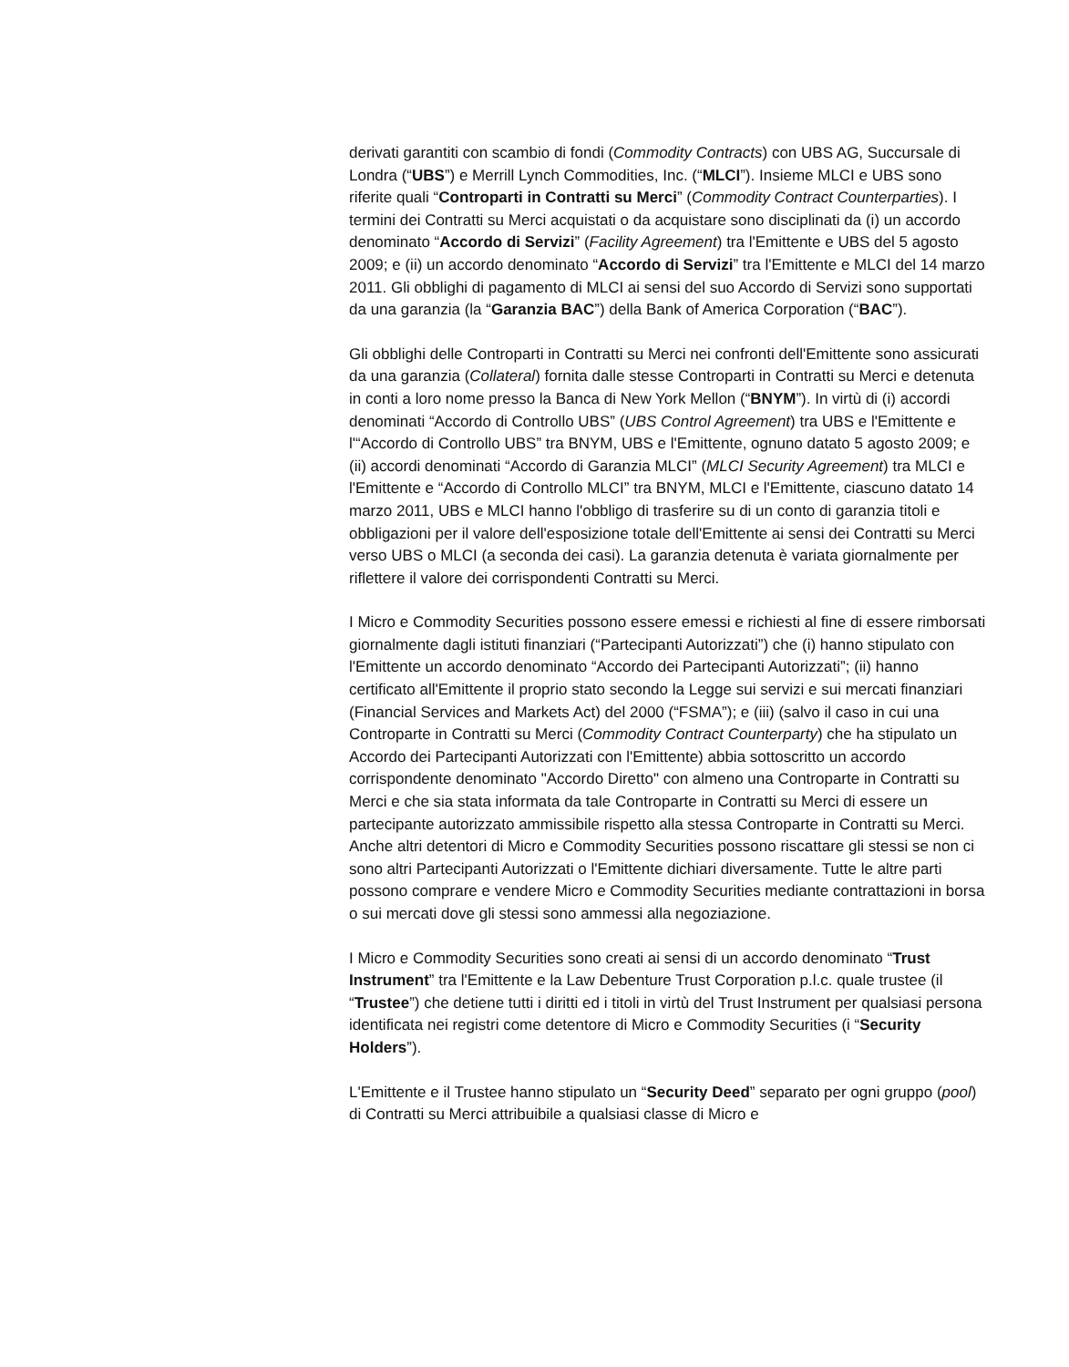derivati garantiti con scambio di fondi (Commodity Contracts) con UBS AG, Succursale di Londra (“UBS”) e Merrill Lynch Commodities, Inc. (“MLCI”). Insieme MLCI e UBS sono riferite quali “Controparti in Contratti su Merci” (Commodity Contract Counterparties). I termini dei Contratti su Merci acquistati o da acquistare sono disciplinati da (i) un accordo denominato “Accordo di Servizi” (Facility Agreement) tra l'Emittente e UBS del 5 agosto 2009; e (ii) un accordo denominato “Accordo di Servizi” tra l'Emittente e MLCI del 14 marzo 2011. Gli obblighi di pagamento di MLCI ai sensi del suo Accordo di Servizi sono supportati da una garanzia (la “Garanzia BAC”) della Bank of America Corporation (“BAC”).
Gli obblighi delle Controparti in Contratti su Merci nei confronti dell'Emittente sono assicurati da una garanzia (Collateral) fornita dalle stesse Controparti in Contratti su Merci e detenuta in conti a loro nome presso la Banca di New York Mellon (“BNYM”). In virtù di (i) accordi denominati “Accordo di Controllo UBS” (UBS Control Agreement) tra UBS e l'Emittente e l'“Accordo di Controllo UBS” tra BNYM, UBS e l'Emittente, ognuno datato 5 agosto 2009; e (ii) accordi denominati “Accordo di Garanzia MLCI” (MLCI Security Agreement) tra MLCI e l'Emittente e “Accordo di Controllo MLCI” tra BNYM, MLCI e l'Emittente, ciascuno datato 14 marzo 2011, UBS e MLCI hanno l'obbligo di trasferire su di un conto di garanzia titoli e obbligazioni per il valore dell'esposizione totale dell'Emittente ai sensi dei Contratti su Merci verso UBS o MLCI (a seconda dei casi). La garanzia detenuta è variata giornalmente per riflettere il valore dei corrispondenti Contratti su Merci.
I Micro e Commodity Securities possono essere emessi e richiesti al fine di essere rimborsati giornalmente dagli istituti finanziari (“Partecipanti Autorizzati”) che (i) hanno stipulato con l'Emittente un accordo denominato “Accordo dei Partecipanti Autorizzati”; (ii) hanno certificato all'Emittente il proprio stato secondo la Legge sui servizi e sui mercati finanziari (Financial Services and Markets Act) del 2000 (“FSMA”); e (iii) (salvo il caso in cui una Controparte in Contratti su Merci (Commodity Contract Counterparty) che ha stipulato un Accordo dei Partecipanti Autorizzati con l'Emittente) abbia sottoscritto un accordo corrispondente denominato "Accordo Diretto" con almeno una Controparte in Contratti su Merci e che sia stata informata da tale Controparte in Contratti su Merci di essere un partecipante autorizzato ammissibile rispetto alla stessa Controparte in Contratti su Merci. Anche altri detentori di Micro e Commodity Securities possono riscattare gli stessi se non ci sono altri Partecipanti Autorizzati o l'Emittente dichiari diversamente. Tutte le altre parti possono comprare e vendere Micro e Commodity Securities mediante contrattazioni in borsa o sui mercati dove gli stessi sono ammessi alla negoziazione.
I Micro e Commodity Securities sono creati ai sensi di un accordo denominato “Trust Instrument” tra l'Emittente e la Law Debenture Trust Corporation p.l.c. quale trustee (il “Trustee”) che detiene tutti i diritti ed i titoli in virtù del Trust Instrument per qualsiasi persona identificata nei registri come detentore di Micro e Commodity Securities (i “Security Holders”).
L'Emittente e il Trustee hanno stipulato un “Security Deed” separato per ogni gruppo (pool) di Contratti su Merci attribuibile a qualsiasi classe di Micro e